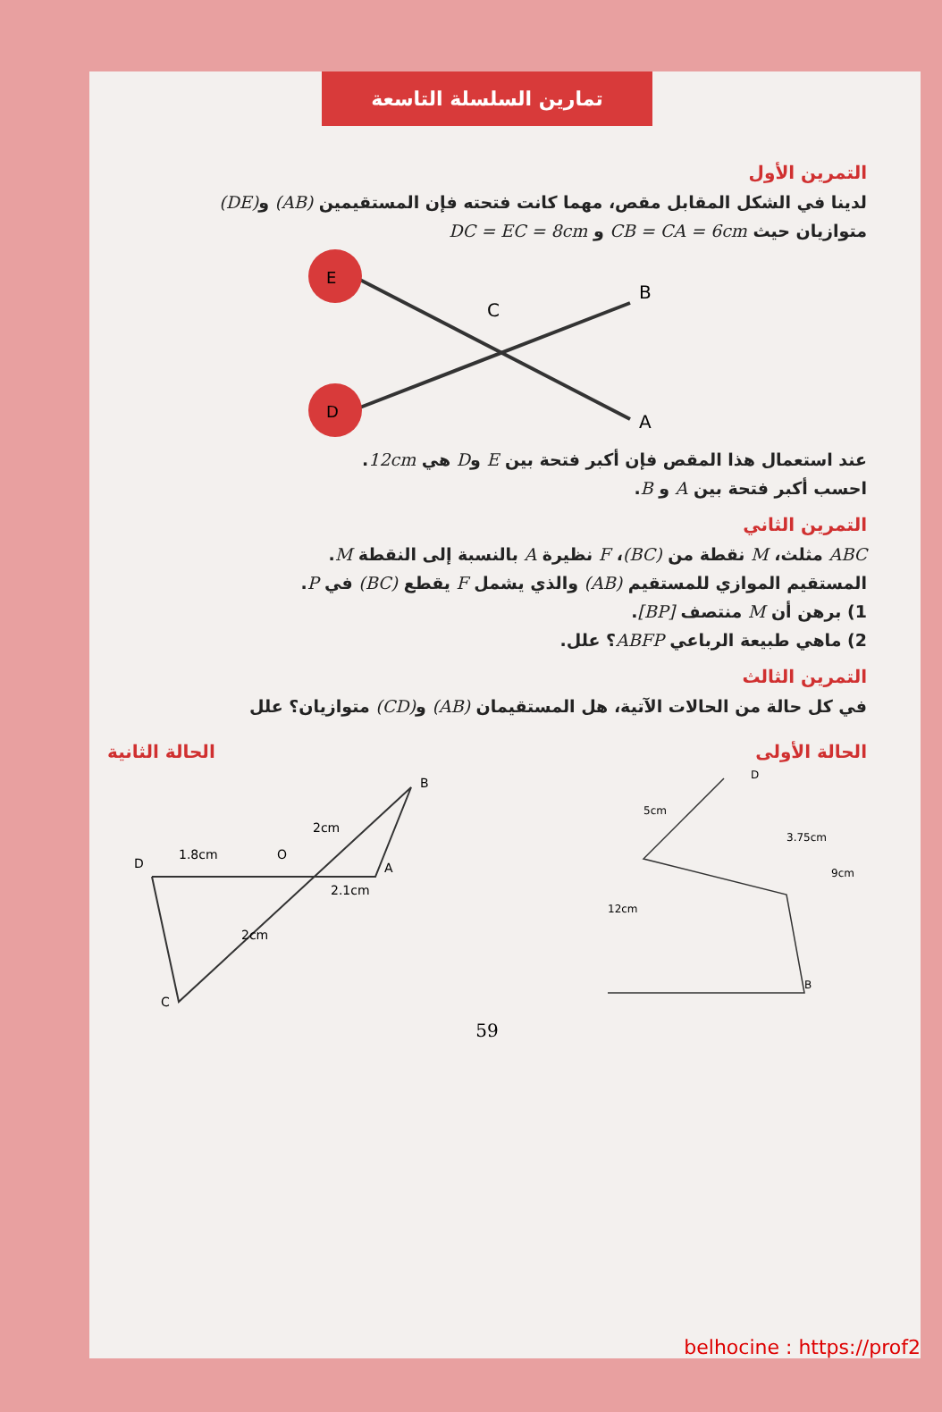تمارين السلسلة التاسعة
التمرين الأول
لدينا في الشكل المقابل مقص، مهما كانت فتحته فإن المستقيمين (AB) و(DE)
متوازيان حيث CB = CA = 6cm و DC = EC = 8cm
E
D
C
B
A
عند استعمال هذا المقص فإن أكبر فتحة بين E وD هي 12cm.
احسب أكبر فتحة بين A و B.
التمرين الثاني
ABC مثلث، M نقطة من (BC)، F نظيرة A بالنسبة إلى النقطة M.
المستقيم الموازي للمستقيم (AB) والذي يشمل F يقطع (BC) في P.
1) برهن أن M منتصف [BP].
2) ماهي طبيعة الرباعي ABFP؟ علل.
التمرين الثالث
في كل حالة من الحالات الآتية، هل المستقيمان (AB) و(CD) متوازيان؟ علل
الحالة الأولى الحالة الثانية
D
1.8cm
O
B
A
2.1cm
2cm
2cm
C
5cm
3.75cm
9cm
12cm
B
D
59
belhocine : https://prof2